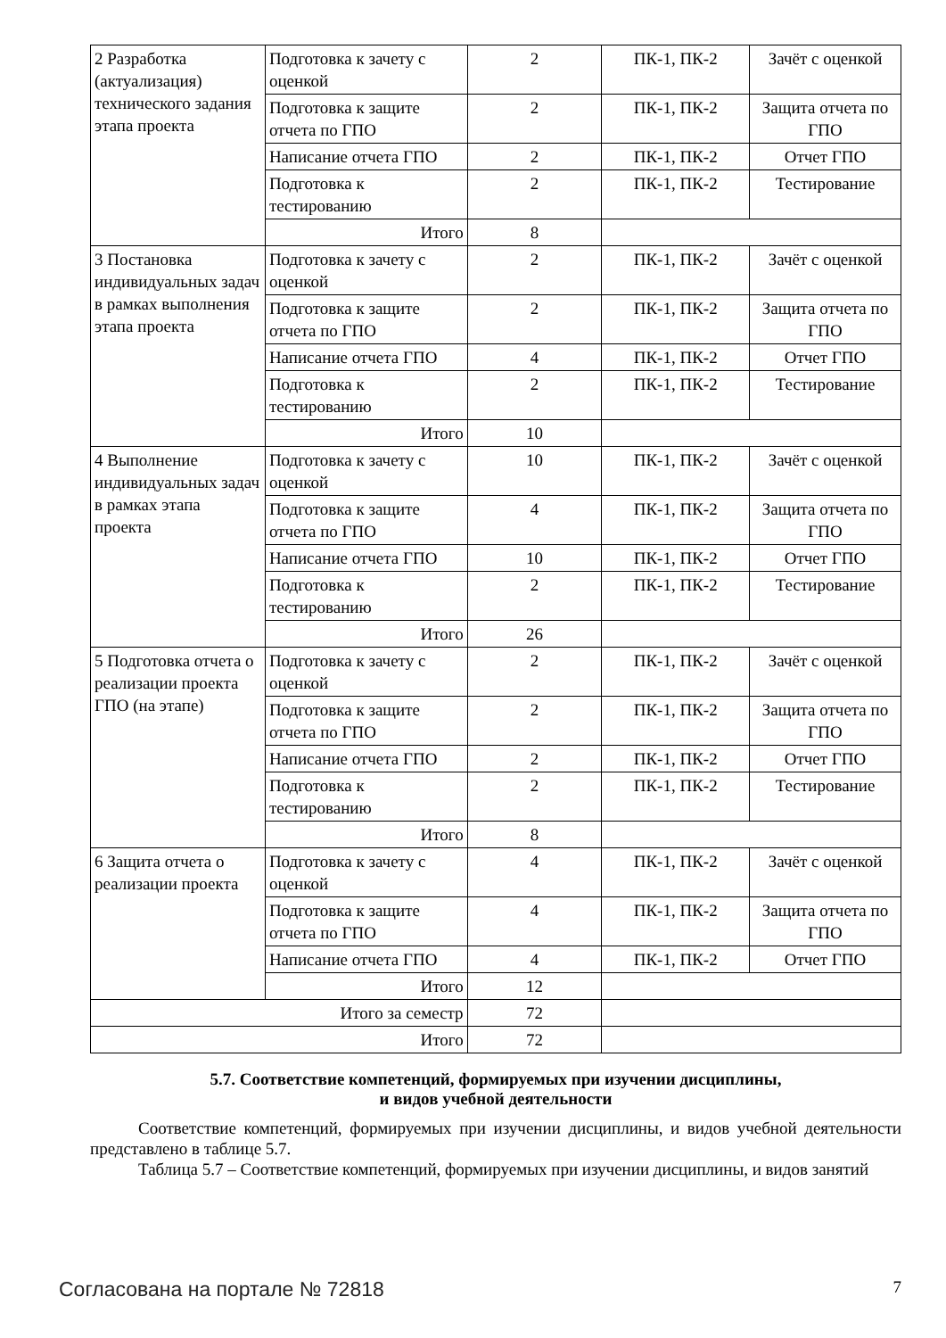| 2 Разработка (актуализация) технического задания этапа проекта | Подготовка к зачету с оценкой | 2 | ПК-1, ПК-2 | Зачёт с оценкой |
| | Подготовка к защите отчета по ГПО | 2 | ПК-1, ПК-2 | Защита отчета по ГПО |
| | Написание отчета ГПО | 2 | ПК-1, ПК-2 | Отчет ГПО |
| | Подготовка к тестированию | 2 | ПК-1, ПК-2 | Тестирование |
| | Итого | 8 | | |
| 3 Постановка индивидуальных задач в рамках выполнения этапа проекта | Подготовка к зачету с оценкой | 2 | ПК-1, ПК-2 | Зачёт с оценкой |
| | Подготовка к защите отчета по ГПО | 2 | ПК-1, ПК-2 | Защита отчета по ГПО |
| | Написание отчета ГПО | 4 | ПК-1, ПК-2 | Отчет ГПО |
| | Подготовка к тестированию | 2 | ПК-1, ПК-2 | Тестирование |
| | Итого | 10 | | |
| 4 Выполнение индивидуальных задач в рамках этапа проекта | Подготовка к зачету с оценкой | 10 | ПК-1, ПК-2 | Зачёт с оценкой |
| | Подготовка к защите отчета по ГПО | 4 | ПК-1, ПК-2 | Защита отчета по ГПО |
| | Написание отчета ГПО | 10 | ПК-1, ПК-2 | Отчет ГПО |
| | Подготовка к тестированию | 2 | ПК-1, ПК-2 | Тестирование |
| | Итого | 26 | | |
| 5 Подготовка отчета о реализации проекта ГПО (на этапе) | Подготовка к зачету с оценкой | 2 | ПК-1, ПК-2 | Зачёт с оценкой |
| | Подготовка к защите отчета по ГПО | 2 | ПК-1, ПК-2 | Защита отчета по ГПО |
| | Написание отчета ГПО | 2 | ПК-1, ПК-2 | Отчет ГПО |
| | Подготовка к тестированию | 2 | ПК-1, ПК-2 | Тестирование |
| | Итого | 8 | | |
| 6 Защита отчета о реализации проекта | Подготовка к зачету с оценкой | 4 | ПК-1, ПК-2 | Зачёт с оценкой |
| | Подготовка к защите отчета по ГПО | 4 | ПК-1, ПК-2 | Защита отчета по ГПО |
| | Написание отчета ГПО | 4 | ПК-1, ПК-2 | Отчет ГПО |
| | Итого | 12 | | |
| Итого за семестр | | 72 | | |
| Итого | | 72 | | |
5.7. Соответствие компетенций, формируемых при изучении дисциплины,
и видов учебной деятельности
Соответствие компетенций, формируемых при изучении дисциплины, и видов учебной деятельности представлено в таблице 5.7.
Таблица 5.7 – Соответствие компетенций, формируемых при изучении дисциплины, и видов занятий
Согласована на портале № 72818 7